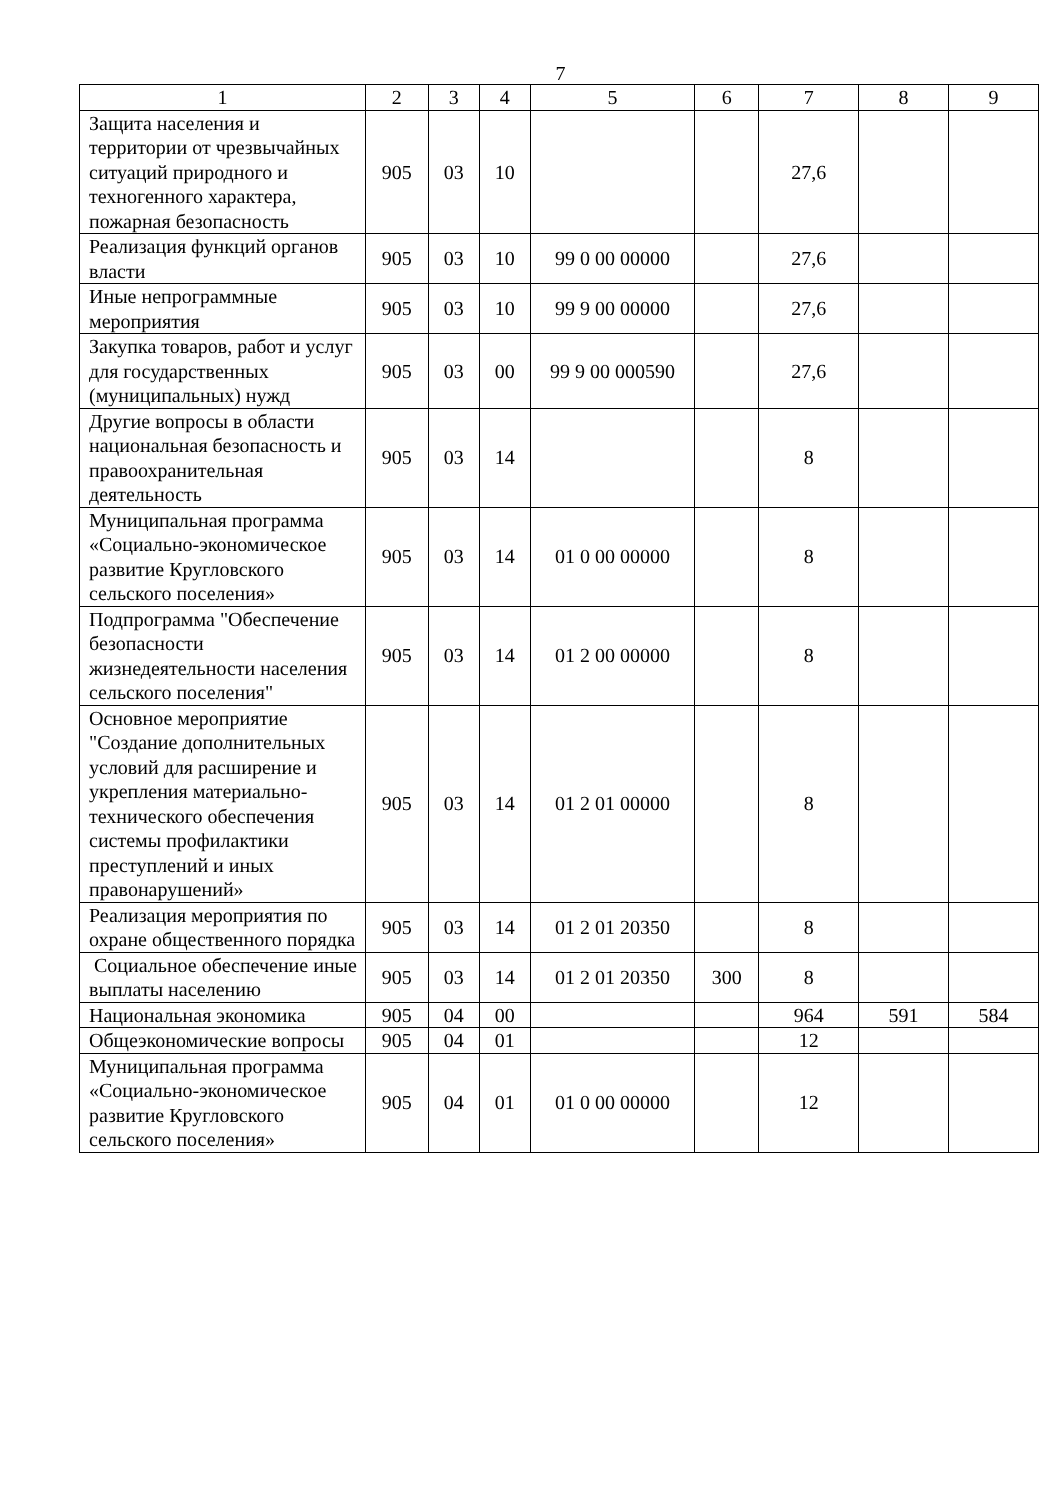7
| 1 | 2 | 3 | 4 | 5 | 6 | 7 | 8 | 9 |
| --- | --- | --- | --- | --- | --- | --- | --- | --- |
| Защита населения и территории от чрезвычайных ситуаций природного и техногенного характера, пожарная безопасность | 905 | 03 | 10 | | | 27,6 | | |
| Реализация функций органов власти | 905 | 03 | 10 | 99 0 00 00000 | | 27,6 | | |
| Иные непрограммные мероприятия | 905 | 03 | 10 | 99 9 00 00000 | | 27,6 | | |
| Закупка товаров, работ и услуг для государственных (муниципальных) нужд | 905 | 03 | 00 | 99 9 00 000590 | | 27,6 | | |
| Другие вопросы в области национальная безопасность и правоохранительная деятельность | 905 | 03 | 14 | | | 8 | | |
| Муниципальная программа «Социально-экономическое развитие Кругловского сельского поселения» | 905 | 03 | 14 | 01 0 00 00000 | | 8 | | |
| Подпрограмма "Обеспечение безопасности жизнедеятельности населения сельского поселения" | 905 | 03 | 14 | 01 2 00 00000 | | 8 | | |
| Основное мероприятие "Создание дополнительных условий для расширение и укрепления материально-технического обеспечения системы профилактики преступлений и иных правонарушений» | 905 | 03 | 14 | 01 2 01 00000 | | 8 | | |
| Реализация мероприятия по охране общественного порядка | 905 | 03 | 14 | 01 2 01 20350 | | 8 | | |
| Социальное обеспечение иные выплаты населению | 905 | 03 | 14 | 01 2 01 20350 | 300 | 8 | | |
| Национальная экономика | 905 | 04 | 00 | | | 964 | 591 | 584 |
| Общеэкономические вопросы | 905 | 04 | 01 | | | 12 | | |
| Муниципальная программа «Социально-экономическое развитие Кругловского сельского поселения» | 905 | 04 | 01 | 01 0 00 00000 | | 12 | | |